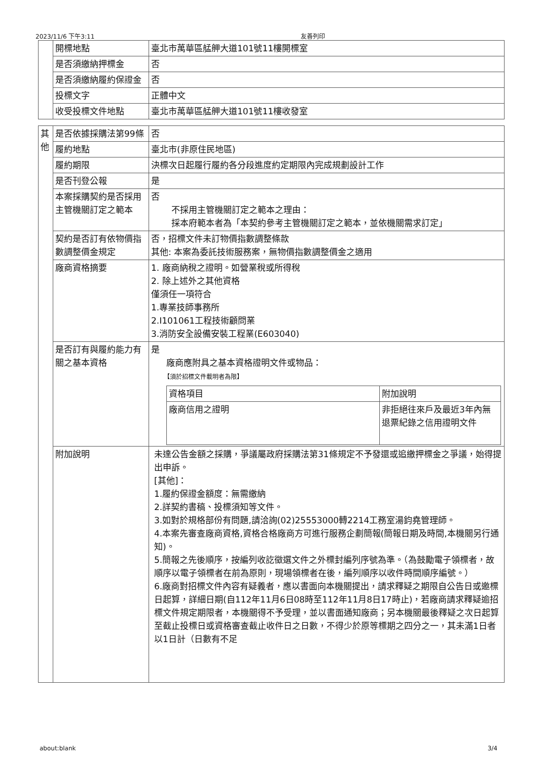2023/11/6 下午3:11 友善列印
| | 開標地點 | 臺北市萬華區艋舺大道101號11樓開標室 |
| | 是否須繳納押標金 | 否 |
| | 是否須繳納履約保證金 | 否 |
| | 投標文字 | 正體中文 |
| | 收受投標文件地點 | 臺北市萬華區艋舺大道101號11樓收發室 |
| 其他 | 是否依據採購法第99條 | 否 |
| | 履約地點 | 臺北市(非原住民地區) |
| | 履約期限 | 決標次日起履行履約各分段進度約定期限內完成規劃設計工作 |
| | 是否刊登公報 | 是 |
| | 本案採購契約是否採用主管機關訂定之範本 | 否 不採用主管機關訂定之範本之理由： 採本府範本者為「本契約參考主管機關訂定之範本，並依機關需求訂定」 |
| | 契約是否訂有依物價指數調整價金規定 | 否，招標文件未訂物價指數調整條款 其他: 本案為委託技術服務案，無物價指數調整價金之適用 |
| | 廠商資格摘要 | 1. 廠商納稅之證明。如營業稅或所得稅 2. 除上述外之其他資格 僅須任一項符合 1.專業技師事務所 2.I101061工程技術顧問業 3.消防安全設備安裝工程業(E603040) |
| | 是否訂有與履約能力有關之基本資格 | 是 廠商應附具之基本資格證明文件或物品： 【須於招標文件載明者為限】 / 資格項目 / 附加說明 / / 廠商信用之證明 / 非拒絕往來戶及最近3年內無退票紀錄之信用證明文件 / |
| | 附加說明 | 未達公告金額之採購，爭議屬政府採購法第31條規定不予發還或追繳押標金之爭議，始得提出申訴。 [其他]： 1.履約保證金額度：無需繳納 2.詳契約書稿、投標須知等文件。 3.如對於規格部份有問題,請洽詢(02)25553000轉2214工務室湯鈞堯管理師。 4.本案先審查廠商資格,資格合格廠商方可進行服務企劃簡報(簡報日期及時間,本機關另行通知)。 5.簡報之先後順序，按編列收訖徵選文件之外標封編列序號為準。（為鼓勵電子領標者，故順序以電子領標者在前為原則，現場領標者在後，編列順序以收件時間順序編號。） 6.廠商對招標文件內容有疑義者，應以書面向本機關提出，請求釋疑之期限自公告日或邀標日起算，詳細日期(自112年11月6日08時至112年11月8日17時止)，若廠商請求釋疑逾招標文件規定期限者，本機關得不予受理，並以書面通知廠商；另本機關最後釋疑之次日起算至截止投標日或資格審查截止收件日之日數，不得少於原等標期之四分之一，其未滿1日者以1日計（日數有不足 |
about:blank 3/4